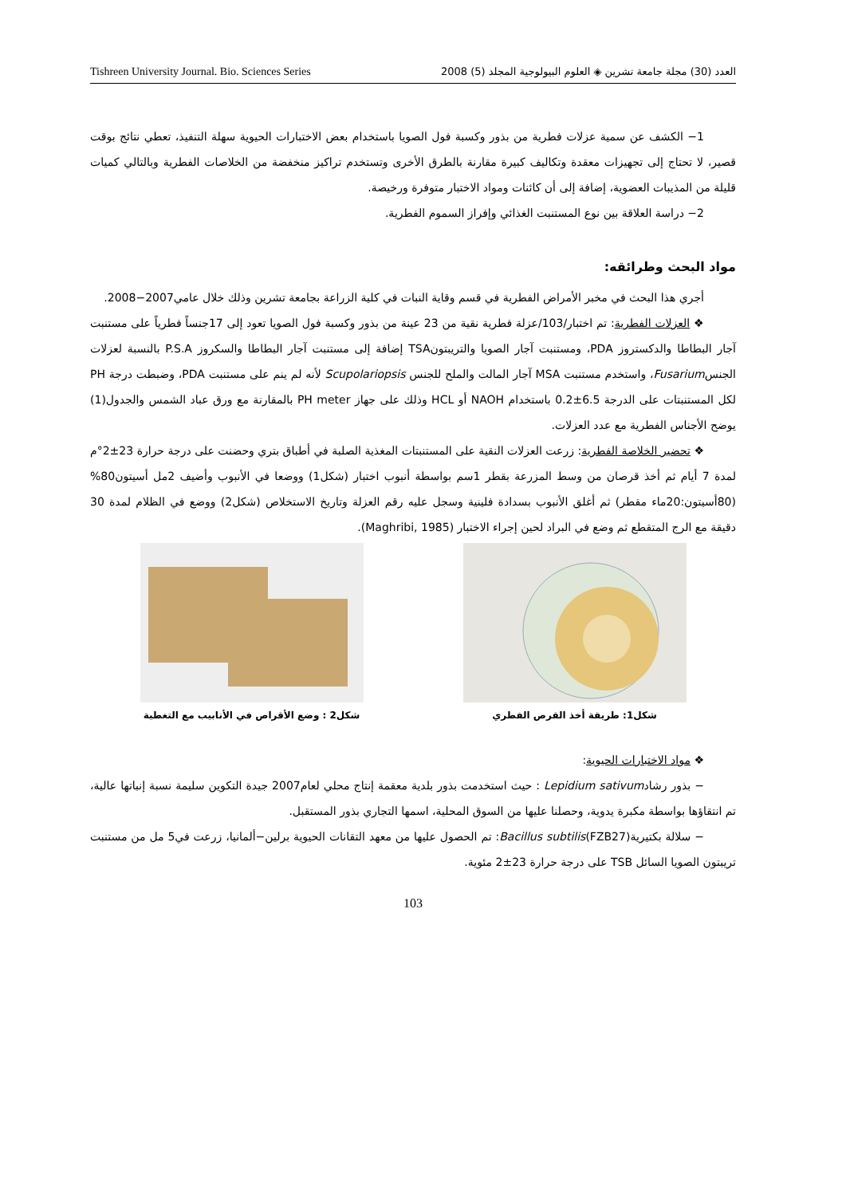Tishreen University Journal. Bio. Sciences Series 2008 (5) العدد (30) مجلة جامعة تشرين ◈ العلوم البيولوجية المجلد
1− الكشف عن سمية عزلات فطرية من بذور وكسبة فول الصويا باستخدام بعض الاختبارات الحيوية سهلة التنفيذ، تعطي نتائج بوقت قصير، لا تحتاج إلى تجهيزات معقدة وتكاليف كبيرة مقارنة بالطرق الأخرى وتستخدم تراكيز منخفضة من الخلاصات الفطرية وبالتالي كميات قليلة من المذيبات العضوية، إضافة إلى أن كائنات ومواد الاختبار متوفرة ورخيصة.
2− دراسة العلاقة بين نوع المستنبت الغذائي وإفراز السموم الفطرية.
مواد البحث وطرائقه:
أجري هذا البحث في مخبر الأمراض الفطرية في قسم وقاية النبات في كلية الزراعة بجامعة تشرين وذلك خلال عامي2007−2008.
❖ العزلات الفطرية: تم اختبار/103/عزلة فطرية نقية من 23 عينة من بذور وكسبة فول الصويا تعود إلى 17جنساً فطرياً على مستنبت آجار البطاطا والدكستروز PDA، ومستنبت آجار الصويا والتريبتونTSA إضافة إلى مستنبت آجار البطاطا والسكروز P.S.A بالنسبة لعزلات الجنسFusarium، واستخدم مستنبت MSA آجار المالت والملح للجنس Scupolariopsis لأنه لم ينم على مستنبت PDA، وضبطت درجة PH لكل المستنبتات على الدرجة 6.5±0.2 باستخدام NAOH أو HCL وذلك على جهاز PH meter بالمقارنة مع ورق عباد الشمس والجدول(1) يوضح الأجناس الفطرية مع عدد العزلات.
❖ تحضير الخلاصة الفطرية: زرعت العزلات النقية على المستنبتات المغذية الصلبة في أطباق بتري وحضنت على درجة حرارة 23±2°م لمدة 7 أيام ثم أخذ قرصان من وسط المزرعة بقطر 1سم بواسطة أنبوب اختبار (شكل1) ووضعا في الأنبوب وأضيف 2مل أسيتون80%(80أسيتون:20ماء مقطر) ثم أغلق الأنبوب بسدادة فلينية وسجل عليه رقم العزلة وتاريخ الاستخلاص (شكل2) ووضع في الظلام لمدة 30 دقيقة مع الرج المتقطع ثم وضع في البراد لحين إجراء الاختبار (Maghribi, 1985).
شكل1: طريقة أخذ القرص الفطري
شكل2 : وضع الأقراص في الأنابيب مع التغطية
❖ مواد الاختبارات الحيوية:
− بذور رشادLepidium sativum : حيث استخدمت بذور بلدية معقمة إنتاج محلي لعام2007 جيدة التكوين سليمة نسبة إنباتها عالية، تم انتقاؤها بواسطة مكبرة يدوية، وحصلنا عليها من السوق المحلية، اسمها التجاري بذور المستقبل.
− سلالة بكتيرية(FZB27)Bacillus subtilis: تم الحصول عليها من معهد التقانات الحيوية برلين−ألمانيا، زرعت في5 مل من مستنبت تريبتون الصويا السائل TSB على درجة حرارة 23±2 مئوية.
103